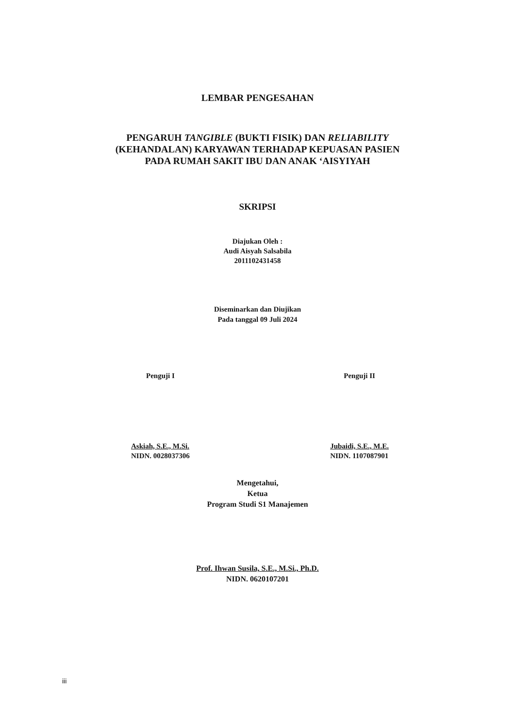LEMBAR PENGESAHAN
PENGARUH TANGIBLE (BUKTI FISIK) DAN RELIABILITY
(KEHANDALAN) KARYAWAN TERHADAP KEPUASAN PASIEN
PADA RUMAH SAKIT IBU DAN ANAK ‘AISYIYAH
SKRIPSI
Diajukan Oleh :
Audi Aisyah Salsabila
2011102431458
Diseminarkan dan Diujikan
Pada tanggal 09 Juli 2024
Penguji I
Askiah, S.E., M.Si.
NIDN. 0028037306
Penguji II
Jubaidi, S.E., M.E.
NIDN. 1107087901
Mengetahui,
Ketua
Program Studi S1 Manajemen
Prof. Ihwan Susila, S.E., M.Si., Ph.D.
NIDN. 0620107201
iii